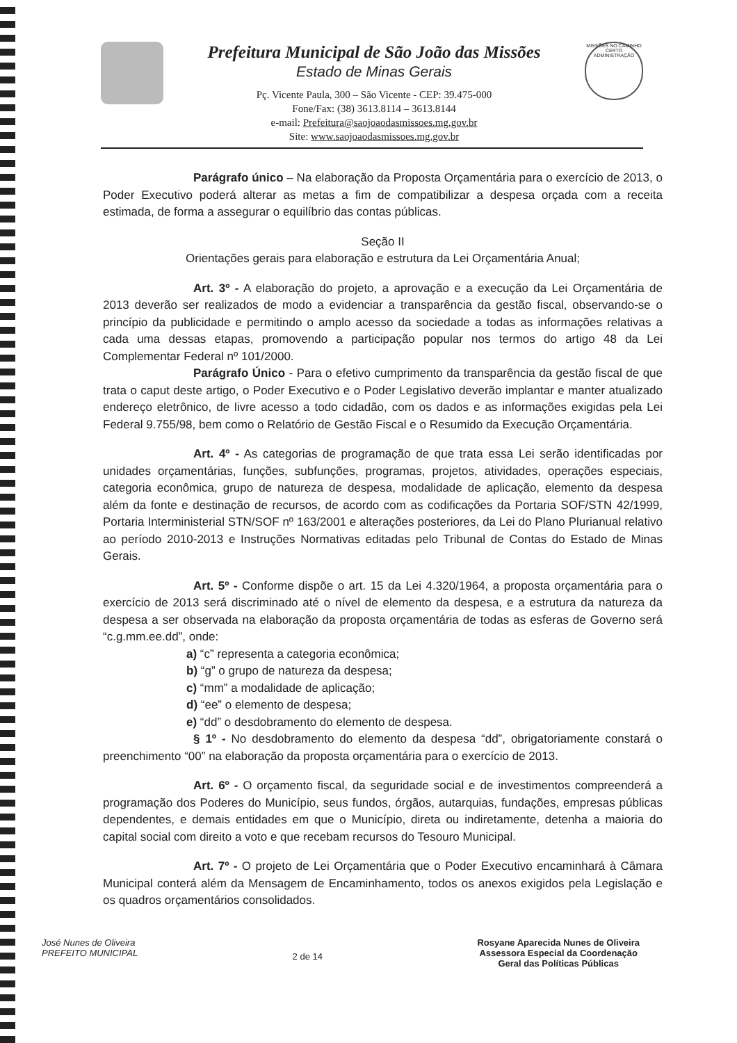Prefeitura Municipal de São João das Missões
Estado de Minas Gerais
Pç. Vicente Paula, 300 – São Vicente - CEP: 39.475-000
Fone/Fax: (38) 3613.8114 – 3613.8144
e-mail: Prefeitura@saojoaodasmissoes.mg.gov.br
Site: www.saojoaodasmissoes.mg.gov.br
MISSÕES NO CAMINHO CERTO
ADMINISTRAÇÃO
Parágrafo único – Na elaboração da Proposta Orçamentária para o exercício de 2013, o Poder Executivo poderá alterar as metas a fim de compatibilizar a despesa orçada com a receita estimada, de forma a assegurar o equilíbrio das contas públicas.
Seção II
Orientações gerais para elaboração e estrutura da Lei Orçamentária Anual;
Art. 3º - A elaboração do projeto, a aprovação e a execução da Lei Orçamentária de 2013 deverão ser realizados de modo a evidenciar a transparência da gestão fiscal, observando-se o princípio da publicidade e permitindo o amplo acesso da sociedade a todas as informações relativas a cada uma dessas etapas, promovendo a participação popular nos termos do artigo 48 da Lei Complementar Federal nº 101/2000.
Parágrafo Único - Para o efetivo cumprimento da transparência da gestão fiscal de que trata o caput deste artigo, o Poder Executivo e o Poder Legislativo deverão implantar e manter atualizado endereço eletrônico, de livre acesso a todo cidadão, com os dados e as informações exigidas pela Lei Federal 9.755/98, bem como o Relatório de Gestão Fiscal e o Resumido da Execução Orçamentária.
Art. 4º - As categorias de programação de que trata essa Lei serão identificadas por unidades orçamentárias, funções, subfunções, programas, projetos, atividades, operações especiais, categoria econômica, grupo de natureza de despesa, modalidade de aplicação, elemento da despesa além da fonte e destinação de recursos, de acordo com as codificações da Portaria SOF/STN 42/1999, Portaria Interministerial STN/SOF nº 163/2001 e alterações posteriores, da Lei do Plano Plurianual relativo ao período 2010-2013 e Instruções Normativas editadas pelo Tribunal de Contas do Estado de Minas Gerais.
Art. 5º - Conforme dispõe o art. 15 da Lei 4.320/1964, a proposta orçamentária para o exercício de 2013 será discriminado até o nível de elemento da despesa, e a estrutura da natureza da despesa a ser observada na elaboração da proposta orçamentária de todas as esferas de Governo será “c.g.mm.ee.dd”, onde:
a) “c” representa a categoria econômica;
b) “g” o grupo de natureza da despesa;
c) “mm” a modalidade de aplicação;
d) “ee” o elemento de despesa;
e) “dd” o desdobramento do elemento de despesa.
§ 1º - No desdobramento do elemento da despesa “dd”, obrigatoriamente constará o preenchimento “00” na elaboração da proposta orçamentária para o exercício de 2013.
Art. 6º - O orçamento fiscal, da seguridade social e de investimentos compreenderá a programação dos Poderes do Município, seus fundos, órgãos, autarquias, fundações, empresas públicas dependentes, e demais entidades em que o Município, direta ou indiretamente, detenha a maioria do capital social com direito a voto e que recebam recursos do Tesouro Municipal.
Art. 7º - O projeto de Lei Orçamentária que o Poder Executivo encaminhará à Câmara Municipal conterá além da Mensagem de Encaminhamento, todos os anexos exigidos pela Legislação e os quadros orçamentários consolidados.
José Nunes de Oliveira
PREFEITO MUNICIPAL
2 de 14
Rosyane Aparecida Nunes de Oliveira
Assessora Especial da Coordenação
Geral das Políticas Públicas